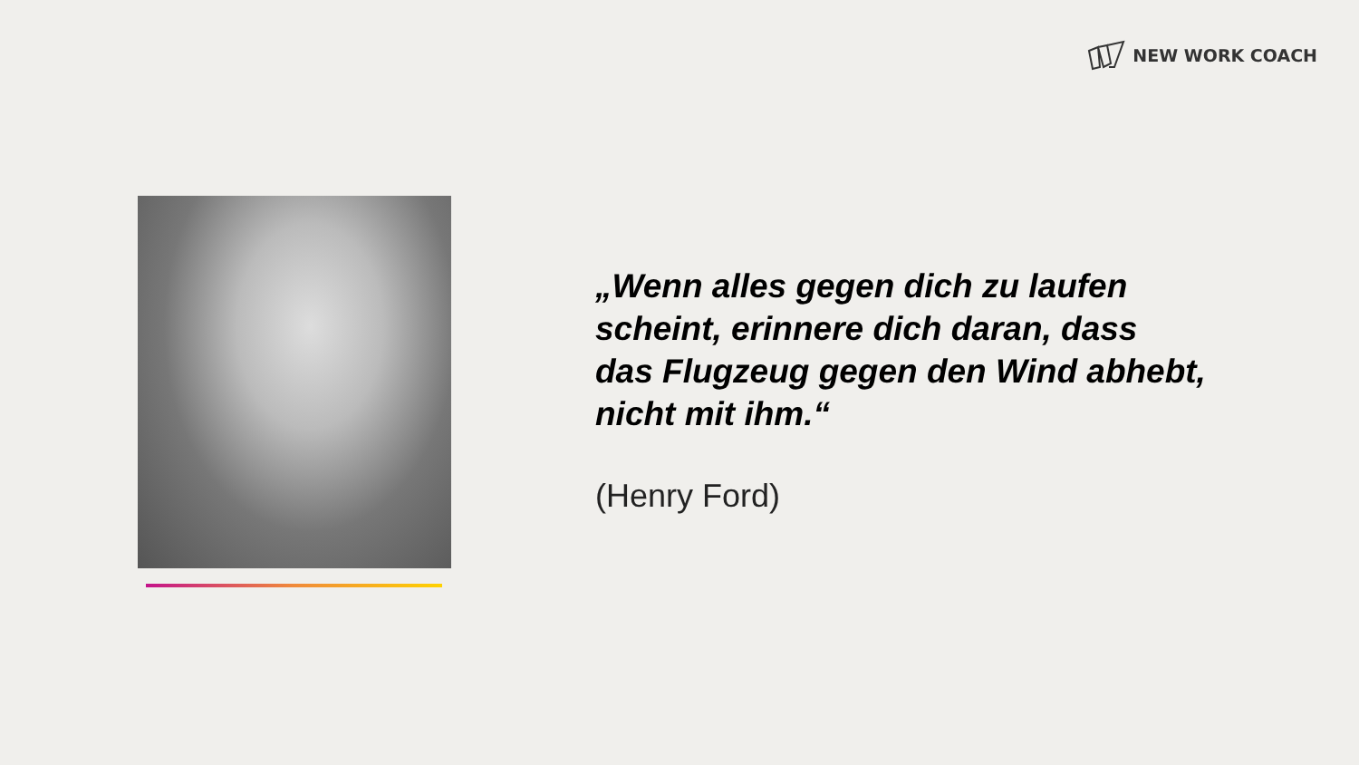NEW WORK COACH
„Wenn alles gegen dich zu laufen
scheint, erinnere dich daran, dass
das Flugzeug gegen den Wind abhebt,
nicht mit ihm.“
(Henry Ford)